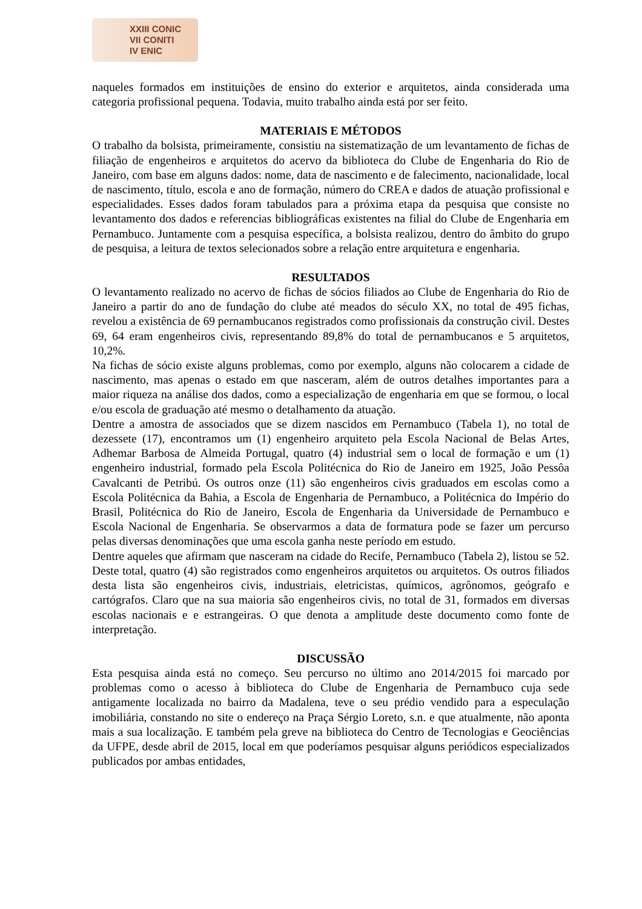XXIII CONIC
VII CONITI
IV ENIC
naqueles formados em instituições de ensino do exterior e arquitetos, ainda considerada uma categoria profissional pequena. Todavia, muito trabalho ainda está por ser feito.
MATERIAIS E MÉTODOS
O trabalho da bolsista, primeiramente, consistiu na sistematização de um levantamento de fichas de filiação de engenheiros e arquitetos do acervo da biblioteca do Clube de Engenharia do Rio de Janeiro, com base em alguns dados: nome, data de nascimento e de falecimento, nacionalidade, local de nascimento, título, escola e ano de formação, número do CREA e dados de atuação profissional e especialidades. Esses dados foram tabulados para a próxima etapa da pesquisa que consiste no levantamento dos dados e referencias bibliográficas existentes na filial do Clube de Engenharia em Pernambuco. Juntamente com a pesquisa específica, a bolsista realizou, dentro do âmbito do grupo de pesquisa, a leitura de textos selecionados sobre a relação entre arquitetura e engenharia.
RESULTADOS
O levantamento realizado no acervo de fichas de sócios filiados ao Clube de Engenharia do Rio de Janeiro a partir do ano de fundação do clube até meados do século XX, no total de 495 fichas, revelou a existência de 69 pernambucanos registrados como profissionais da construção civil. Destes 69, 64 eram engenheiros civis, representando 89,8% do total de pernambucanos e 5 arquitetos, 10,2%.
Na fichas de sócio existe alguns problemas, como por exemplo, alguns não colocarem a cidade de nascimento, mas apenas o estado em que nasceram, além de outros detalhes importantes para a maior riqueza na análise dos dados, como a especialização de engenharia em que se formou, o local e/ou escola de graduação até mesmo o detalhamento da atuação.
Dentre a amostra de associados que se dizem nascidos em Pernambuco (Tabela 1), no total de dezessete (17), encontramos um (1) engenheiro arquiteto pela Escola Nacional de Belas Artes, Adhemar Barbosa de Almeida Portugal, quatro (4) industrial sem o local de formação e um (1) engenheiro industrial, formado pela Escola Politécnica do Rio de Janeiro em 1925, João Pessôa Cavalcanti de Petribú. Os outros onze (11) são engenheiros civis graduados em escolas como a Escola Politécnica da Bahia, a Escola de Engenharia de Pernambuco, a Politécnica do Império do Brasil, Politécnica do Rio de Janeiro, Escola de Engenharia da Universidade de Pernambuco e Escola Nacional de Engenharia. Se observarmos a data de formatura pode se fazer um percurso pelas diversas denominações que uma escola ganha neste período em estudo.
Dentre aqueles que afirmam que nasceram na cidade do Recife, Pernambuco (Tabela 2), listou se 52. Deste total, quatro (4) são registrados como engenheiros arquitetos ou arquitetos. Os outros filiados desta lista são engenheiros civis, industriais, eletricistas, químicos, agrônomos, geógrafo e cartógrafos. Claro que na sua maioria são engenheiros civis, no total de 31, formados em diversas escolas nacionais e e estrangeiras. O que denota a amplitude deste documento como fonte de interpretação.
DISCUSSÃO
Esta pesquisa ainda está no começo. Seu percurso no último ano 2014/2015 foi marcado por problemas como o acesso à biblioteca do Clube de Engenharia de Pernambuco cuja sede antigamente localizada no bairro da Madalena, teve o seu prédio vendido para a especulação imobiliária, constando no site o endereço na Praça Sérgio Loreto, s.n. e que atualmente, não aponta mais a sua localização. E também pela greve na biblioteca do Centro de Tecnologias e Geociências da UFPE, desde abril de 2015, local em que poderíamos pesquisar alguns periódicos especializados publicados por ambas entidades,